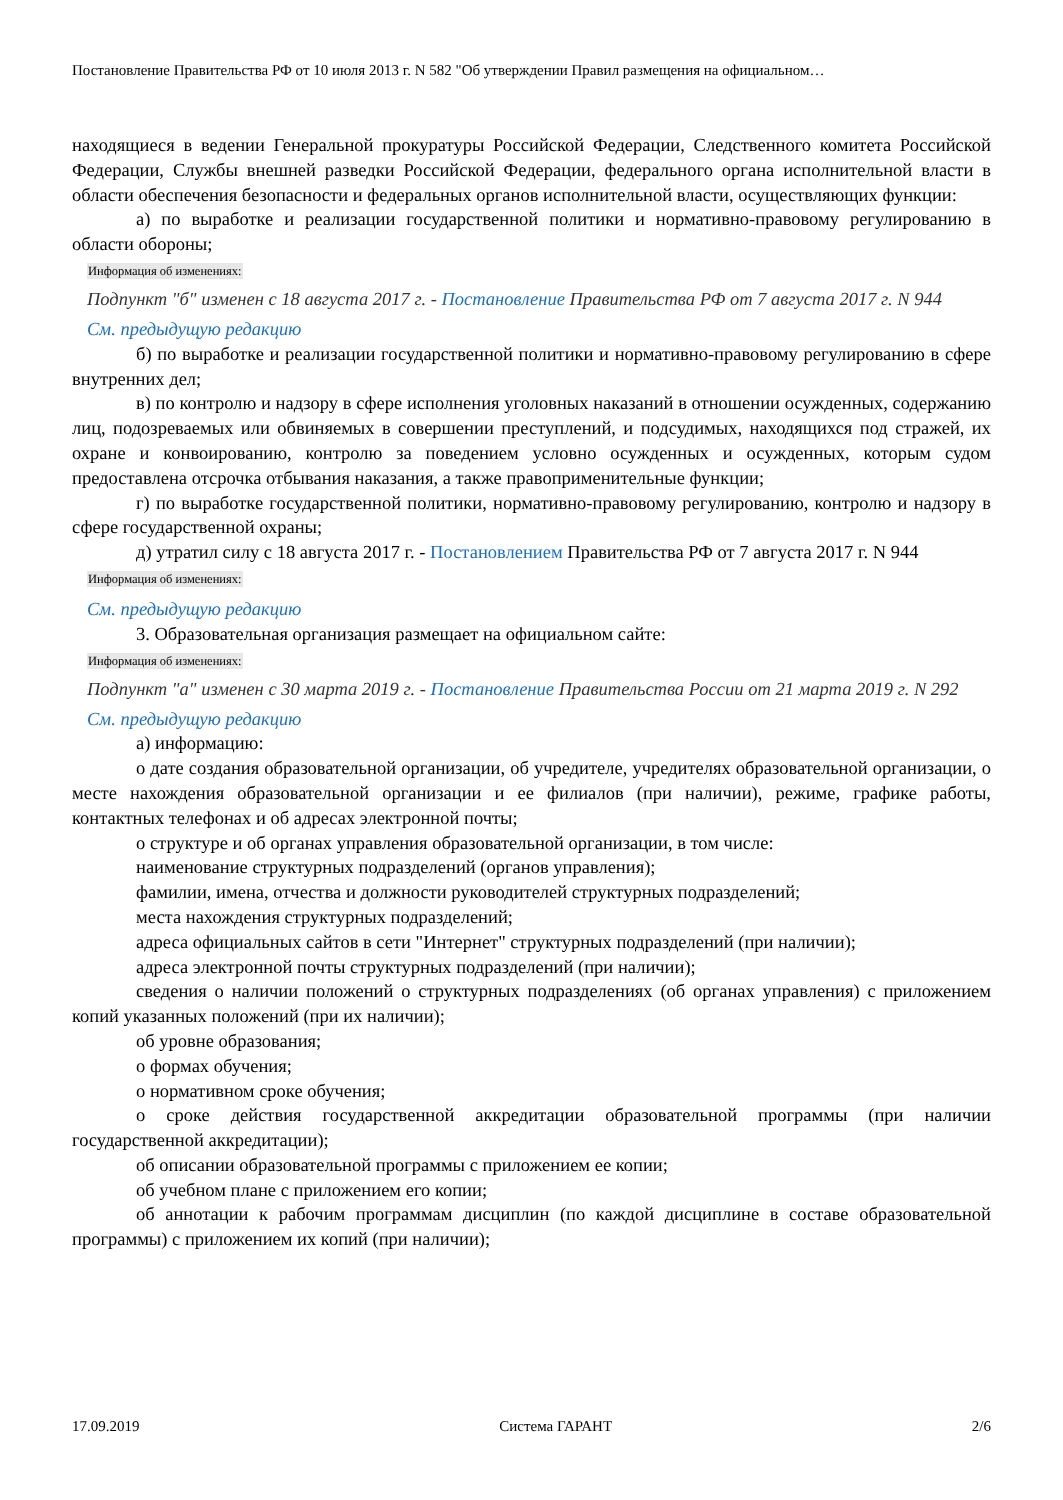Постановление Правительства РФ от 10 июля 2013 г. N 582 "Об утверждении Правил размещения на официальном…
находящиеся в ведении Генеральной прокуратуры Российской Федерации, Следственного комитета Российской Федерации, Службы внешней разведки Российской Федерации, федерального органа исполнительной власти в области обеспечения безопасности и федеральных органов исполнительной власти, осуществляющих функции:
а) по выработке и реализации государственной политики и нормативно-правовому регулированию в области обороны;
Информация об изменениях:
Подпункт "б" изменен с 18 августа 2017 г. - Постановление Правительства РФ от 7 августа 2017 г. N 944
См. предыдущую редакцию
б) по выработке и реализации государственной политики и нормативно-правовому регулированию в сфере внутренних дел;
в) по контролю и надзору в сфере исполнения уголовных наказаний в отношении осужденных, содержанию лиц, подозреваемых или обвиняемых в совершении преступлений, и подсудимых, находящихся под стражей, их охране и конвоированию, контролю за поведением условно осужденных и осужденных, которым судом предоставлена отсрочка отбывания наказания, а также правоприменительные функции;
г) по выработке государственной политики, нормативно-правовому регулированию, контролю и надзору в сфере государственной охраны;
д) утратил силу с 18 августа 2017 г. - Постановлением Правительства РФ от 7 августа 2017 г. N 944
Информация об изменениях:
См. предыдущую редакцию
3. Образовательная организация размещает на официальном сайте:
Информация об изменениях:
Подпункт "а" изменен с 30 марта 2019 г. - Постановление Правительства России от 21 марта 2019 г. N 292
См. предыдущую редакцию
а) информацию:
о дате создания образовательной организации, об учредителе, учредителях образовательной организации, о месте нахождения образовательной организации и ее филиалов (при наличии), режиме, графике работы, контактных телефонах и об адресах электронной почты;
о структуре и об органах управления образовательной организации, в том числе:
наименование структурных подразделений (органов управления);
фамилии, имена, отчества и должности руководителей структурных подразделений;
места нахождения структурных подразделений;
адреса официальных сайтов в сети "Интернет" структурных подразделений (при наличии);
адреса электронной почты структурных подразделений (при наличии);
сведения о наличии положений о структурных подразделениях (об органах управления) с приложением копий указанных положений (при их наличии);
об уровне образования;
о формах обучения;
о нормативном сроке обучения;
о сроке действия государственной аккредитации образовательной программы (при наличии государственной аккредитации);
об описании образовательной программы с приложением ее копии;
об учебном плане с приложением его копии;
об аннотации к рабочим программам дисциплин (по каждой дисциплине в составе образовательной программы) с приложением их копий (при наличии);
17.09.2019 Система ГАРАНТ 2/6